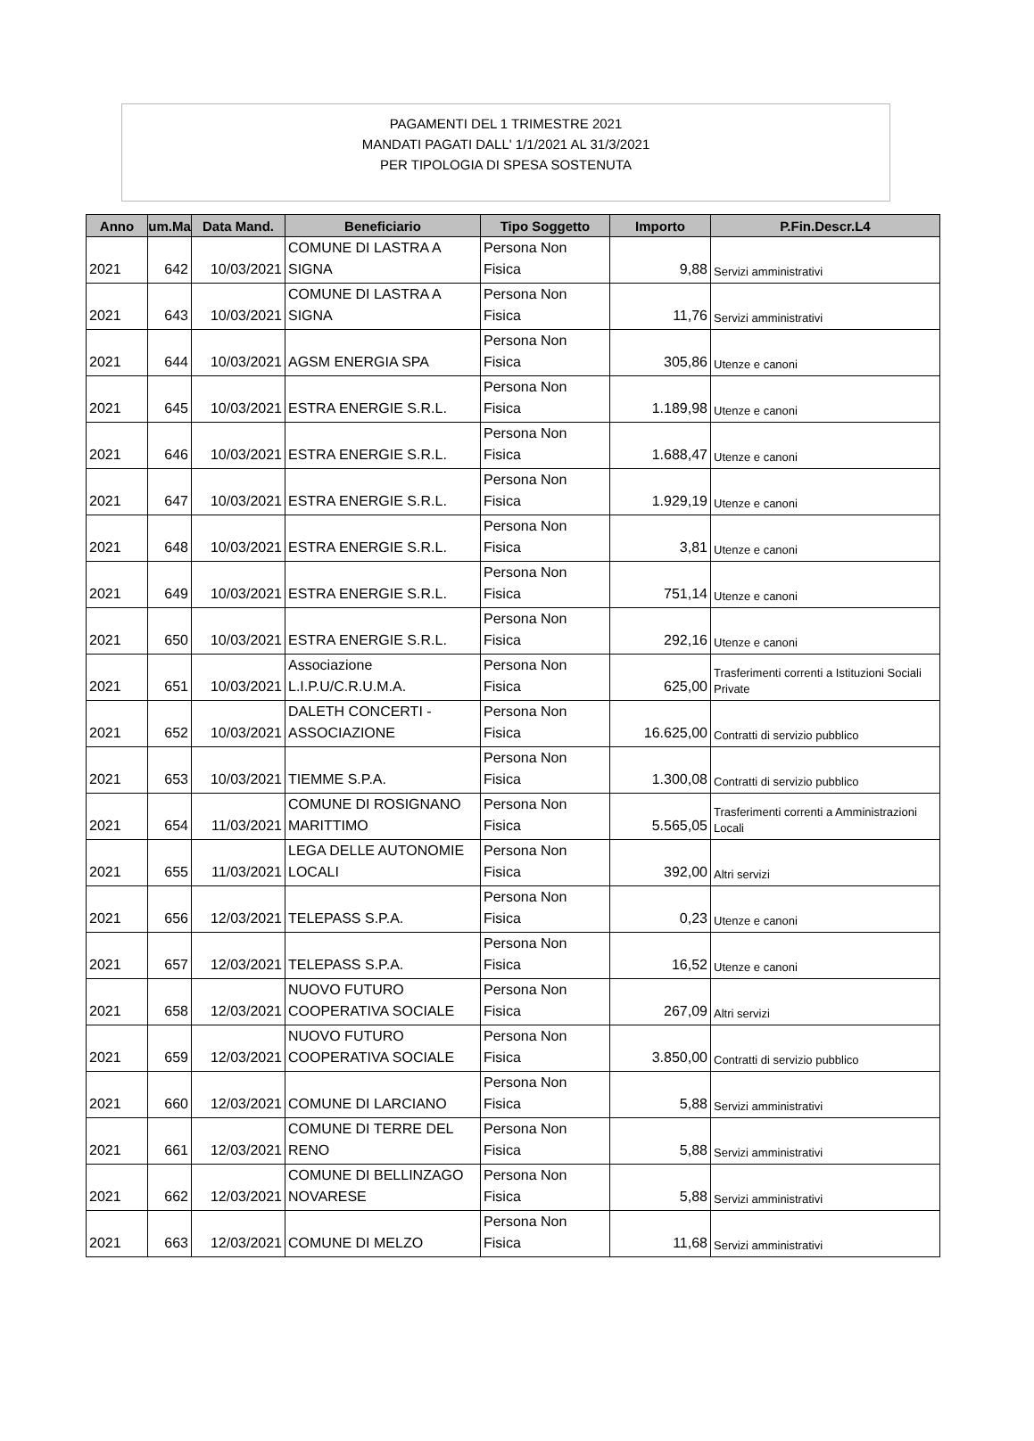PAGAMENTI DEL 1 TRIMESTRE 2021
MANDATI PAGATI DALL' 1/1/2021 AL 31/3/2021
PER TIPOLOGIA DI SPESA SOSTENUTA
| Anno | um.Ma | Data Mand. | Beneficiario | Tipo Soggetto | Importo | P.Fin.Descr.L4 |
| --- | --- | --- | --- | --- | --- | --- |
| 2021 | 642 | 10/03/2021 | COMUNE DI LASTRA A SIGNA | Persona Non Fisica | 9,88 | Servizi amministrativi |
| 2021 | 643 | 10/03/2021 | COMUNE DI LASTRA A SIGNA | Persona Non Fisica | 11,76 | Servizi amministrativi |
| 2021 | 644 | 10/03/2021 | AGSM ENERGIA SPA | Persona Non Fisica | 305,86 | Utenze e canoni |
| 2021 | 645 | 10/03/2021 | ESTRA ENERGIE S.R.L. | Persona Non Fisica | 1.189,98 | Utenze e canoni |
| 2021 | 646 | 10/03/2021 | ESTRA ENERGIE S.R.L. | Persona Non Fisica | 1.688,47 | Utenze e canoni |
| 2021 | 647 | 10/03/2021 | ESTRA ENERGIE S.R.L. | Persona Non Fisica | 1.929,19 | Utenze e canoni |
| 2021 | 648 | 10/03/2021 | ESTRA ENERGIE S.R.L. | Persona Non Fisica | 3,81 | Utenze e canoni |
| 2021 | 649 | 10/03/2021 | ESTRA ENERGIE S.R.L. | Persona Non Fisica | 751,14 | Utenze e canoni |
| 2021 | 650 | 10/03/2021 | ESTRA ENERGIE S.R.L. | Persona Non Fisica | 292,16 | Utenze e canoni |
| 2021 | 651 | 10/03/2021 | Associazione L.I.P.U/C.R.U.M.A. | Persona Non Fisica | 625,00 | Trasferimenti correnti a Istituzioni Sociali Private |
| 2021 | 652 | 10/03/2021 | DALETH CONCERTI - ASSOCIAZIONE | Persona Non Fisica | 16.625,00 | Contratti di servizio pubblico |
| 2021 | 653 | 10/03/2021 | TIEMME S.P.A. | Persona Non Fisica | 1.300,08 | Contratti di servizio pubblico |
| 2021 | 654 | 11/03/2021 | COMUNE DI ROSIGNANO MARITTIMO | Persona Non Fisica | 5.565,05 | Trasferimenti correnti a Amministrazioni Locali |
| 2021 | 655 | 11/03/2021 | LEGA DELLE AUTONOMIE LOCALI | Persona Non Fisica | 392,00 | Altri servizi |
| 2021 | 656 | 12/03/2021 | TELEPASS S.P.A. | Persona Non Fisica | 0,23 | Utenze e canoni |
| 2021 | 657 | 12/03/2021 | TELEPASS S.P.A. | Persona Non Fisica | 16,52 | Utenze e canoni |
| 2021 | 658 | 12/03/2021 | NUOVO FUTURO COOPERATIVA SOCIALE | Persona Non Fisica | 267,09 | Altri servizi |
| 2021 | 659 | 12/03/2021 | NUOVO FUTURO COOPERATIVA SOCIALE | Persona Non Fisica | 3.850,00 | Contratti di servizio pubblico |
| 2021 | 660 | 12/03/2021 | COMUNE DI LARCIANO | Persona Non Fisica | 5,88 | Servizi amministrativi |
| 2021 | 661 | 12/03/2021 | COMUNE DI TERRE DEL RENO | Persona Non Fisica | 5,88 | Servizi amministrativi |
| 2021 | 662 | 12/03/2021 | COMUNE DI BELLINZAGO NOVARESE | Persona Non Fisica | 5,88 | Servizi amministrativi |
| 2021 | 663 | 12/03/2021 | COMUNE DI MELZO | Persona Non Fisica | 11,68 | Servizi amministrativi |